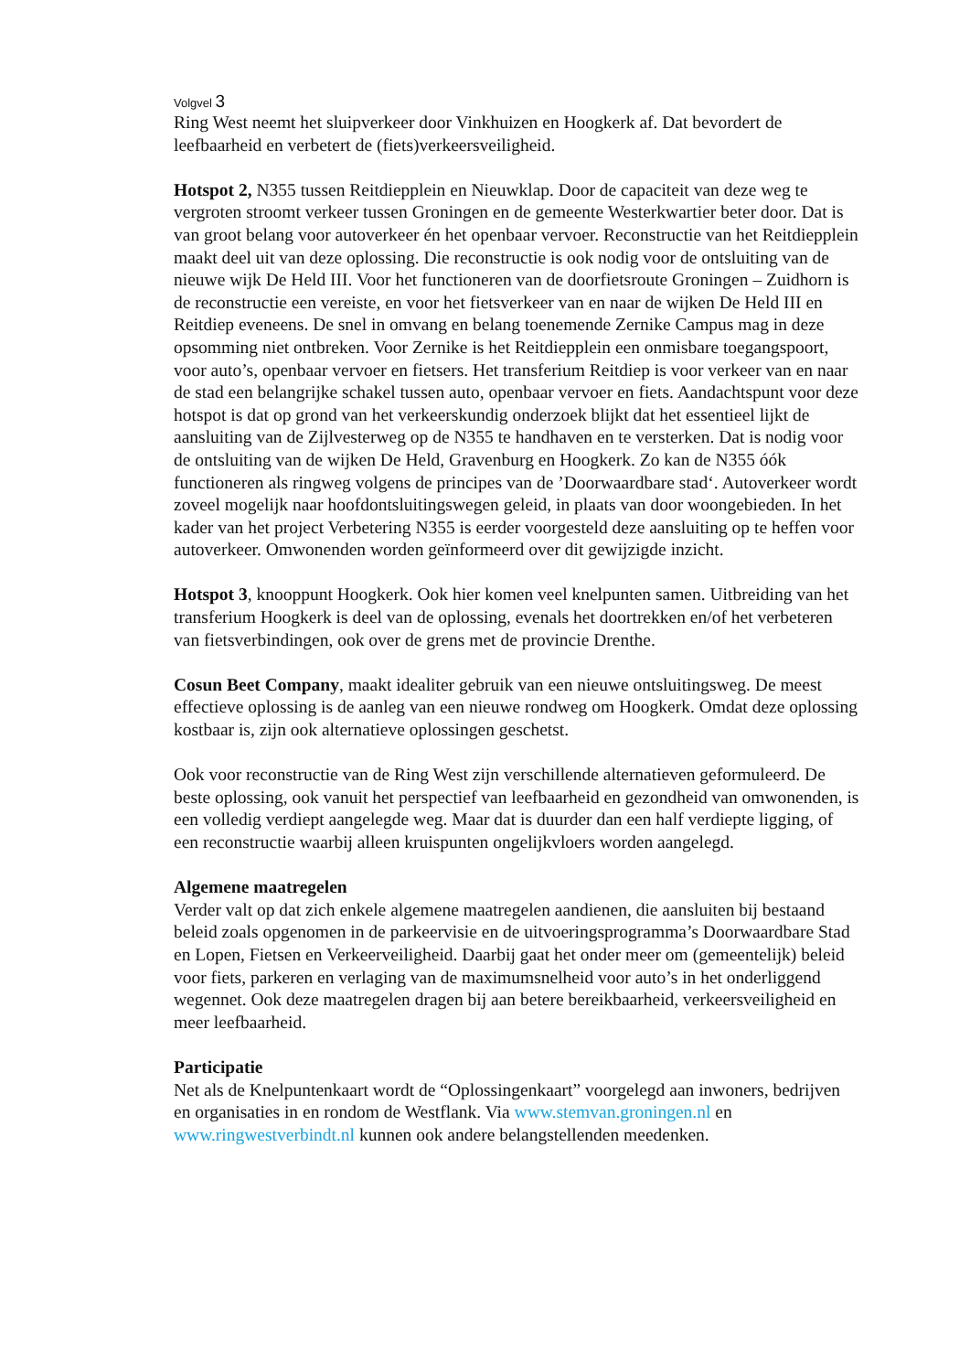Volgvel 3
Ring West neemt het sluipverkeer door Vinkhuizen en Hoogkerk af. Dat bevordert de leefbaarheid en verbetert de (fiets)verkeersveiligheid.
Hotspot 2, N355 tussen Reitdiepplein en Nieuwklap. Door de capaciteit van deze weg te vergroten stroomt verkeer tussen Groningen en de gemeente Westerkwartier beter door. Dat is van groot belang voor autoverkeer én het openbaar vervoer. Reconstructie van het Reitdiepplein maakt deel uit van deze oplossing. Die reconstructie is ook nodig voor de ontsluiting van de nieuwe wijk De Held III. Voor het functioneren van de doorfietsroute Groningen – Zuidhorn is de reconstructie een vereiste, en voor het fietsverkeer van en naar de wijken De Held III en Reitdiep eveneens. De snel in omvang en belang toenemende Zernike Campus mag in deze opsomming niet ontbreken. Voor Zernike is het Reitdiepplein een onmisbare toegangspoort, voor auto’s, openbaar vervoer en fietsers. Het transferium Reitdiep is voor verkeer van en naar de stad een belangrijke schakel tussen auto, openbaar vervoer en fiets. Aandachtspunt voor deze hotspot is dat op grond van het verkeerskundig onderzoek blijkt dat het essentieel lijkt de aansluiting van de Zijlvesterweg op de N355 te handhaven en te versterken. Dat is nodig voor de ontsluiting van de wijken De Held, Gravenburg en Hoogkerk. Zo kan de N355 óók functioneren als ringweg volgens de principes van de ’Doorwaardbare stad‘. Autoverkeer wordt zoveel mogelijk naar hoofdontsluitingswegen geleid, in plaats van door woongebieden. In het kader van het project Verbetering N355 is eerder voorgesteld deze aansluiting op te heffen voor autoverkeer. Omwonenden worden geïnformeerd over dit gewijzigde inzicht.
Hotspot 3, knooppunt Hoogkerk. Ook hier komen veel knelpunten samen. Uitbreiding van het transferium Hoogkerk is deel van de oplossing, evenals het doortrekken en/of het verbeteren van fietsverbindingen, ook over de grens met de provincie Drenthe.
Cosun Beet Company, maakt idealiter gebruik van een nieuwe ontsluitingsweg. De meest effectieve oplossing is de aanleg van een nieuwe rondweg om Hoogkerk. Omdat deze oplossing kostbaar is, zijn ook alternatieve oplossingen geschetst.
Ook voor reconstructie van de Ring West zijn verschillende alternatieven geformuleerd. De beste oplossing, ook vanuit het perspectief van leefbaarheid en gezondheid van omwonenden, is een volledig verdiept aangelegde weg. Maar dat is duurder dan een half verdiepte ligging, of een reconstructie waarbij alleen kruispunten ongelijkvloers worden aangelegd.
Algemene maatregelen
Verder valt op dat zich enkele algemene maatregelen aandienen, die aansluiten bij bestaand beleid zoals opgenomen in de parkeervisie en de uitvoeringsprogramma’s Doorwaardbare Stad en Lopen, Fietsen en Verkeerveiligheid. Daarbij gaat het onder meer om (gemeentelijk) beleid voor fiets, parkeren en verlaging van de maximumsnelheid voor auto’s in het onderliggend wegennet. Ook deze maatregelen dragen bij aan betere bereikbaarheid, verkeersveiligheid en meer leefbaarheid.
Participatie
Net als de Knelpuntenkaart wordt de “Oplossingenkaart” voorgelegd aan inwoners, bedrijven en organisaties in en rondom de Westflank. Via www.stemvan.groningen.nl en www.ringwestverbindt.nl kunnen ook andere belangstellenden meedenken.